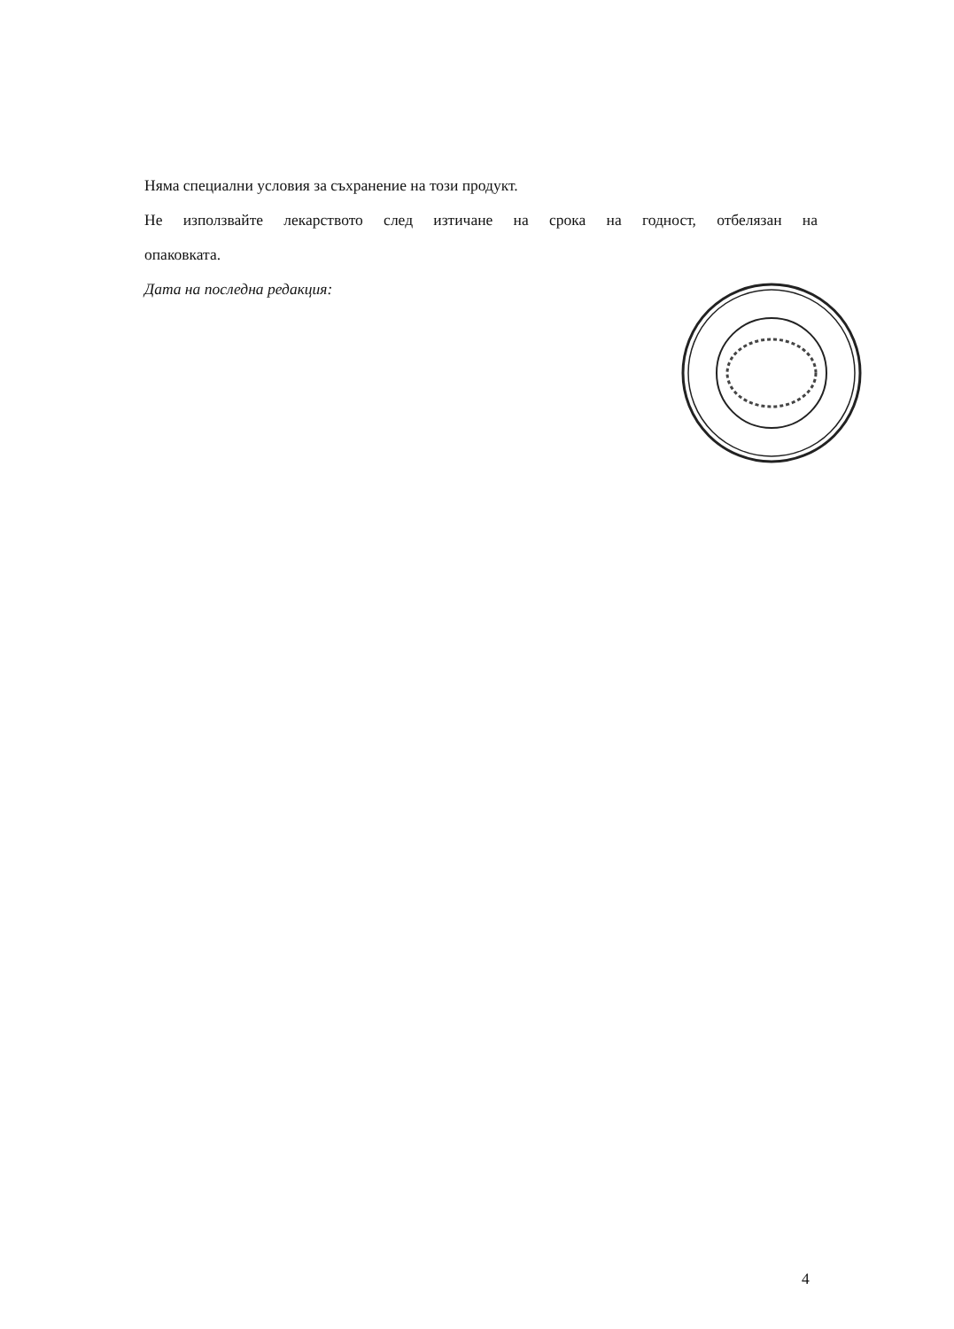Няма специални условия за съхранение на този продукт.
Не използвайте лекарството след изтичане на срока на годност, отбелязан на
опаковката.
Дата на последна редакция:
4